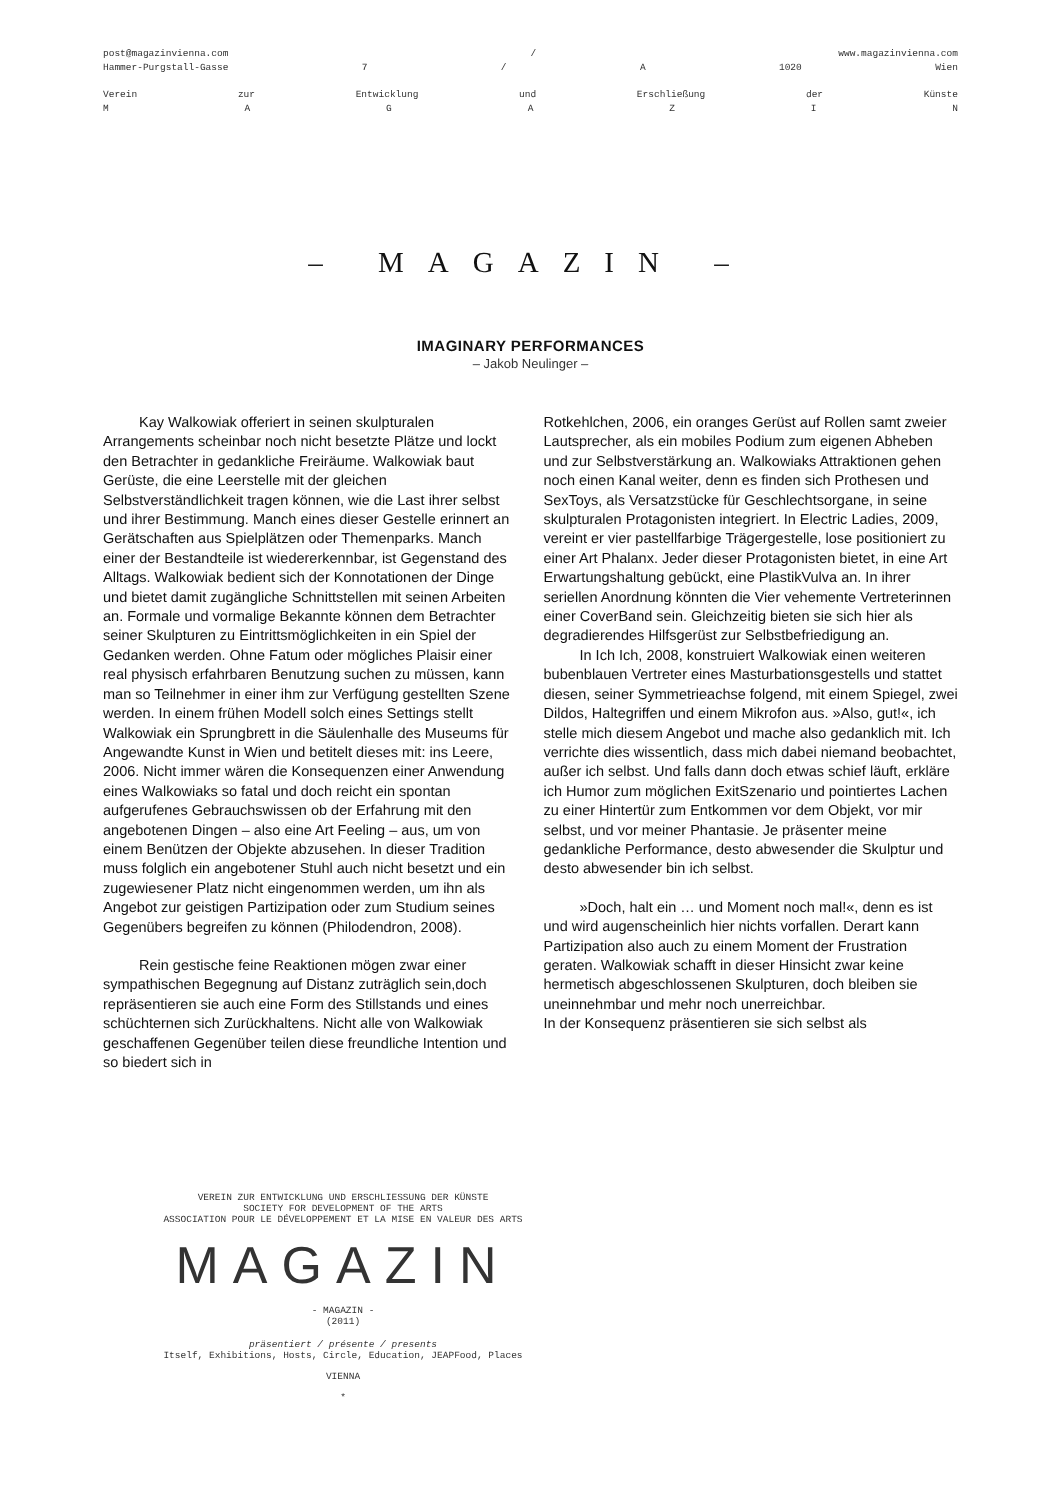post@magazinvienna.com / www.magazinvienna.com
Hammer-Purgstall-Gasse 7 / A 1020 Wien
Verein zur Entwicklung und Erschließung der Künste
MAGAZIN
– MAGAZIN –
IMAGINARY PERFORMANCES
– Jakob Neulinger –
Kay Walkowiak offeriert in seinen skulpturalen Arrangements scheinbar noch nicht besetzte Plätze und lockt den Betrachter in gedankliche Freiräume. Walkowiak baut Gerüste, die eine Leerstelle mit der gleichen Selbstverständlichkeit tragen können, wie die Last ihrer selbst und ihrer Bestimmung. Manch eines dieser Gestelle erinnert an Gerätschaften aus Spielplät­zen oder Themenparks. Manch einer der Bestandteile ist wiedererkennbar, ist Gegenstand des Alltags. Walkowiak bedient sich der Konnotationen der Dinge und bietet damit zugängliche Schnittstellen mit seinen Arbeiten an. Formale und vormalige Bekannte können dem Betrachter seiner Skulpturen zu Eintrittsmöglichkeiten in ein Spiel der Gedanken werden. Ohne Fatum oder mögliches Plaisir einer real physisch erfahrbaren Benutzung suchen zu müssen, kann man so Teilnehmer in einer ihm zur Verfügung gestellten Szene werden. In einem frühen Modell solch eines Settings stellt Walkowiak ein Sprung­brett in die Säulenhalle des Museums für Angewandte Kunst in Wien und betitelt dieses mit: ins Leere, 2006. Nicht immer wären die Konsequenzen einer Anwendung eines Walkowiaks so fatal und doch reicht ein spontan aufgerufenes Gebrauchswissen ob der Erfahrung mit den angebotenen Dingen – also eine Art Feeling – aus, um von einem Benützen der Objekte abzusehen. In dieser Tradition muss folglich ein angebotener Stuhl auch nicht besetzt und ein zugewiesener Platz nicht eingenommen werden, um ihn als Angebot zur geistigen Partizipation oder zum Studium seines Gegenübers begreifen zu können (Philodendron, 2008).
Rein gestische feine Reaktionen mögen zwar einer sympathischen Begegnung auf Distanz zuträglich sein,doch repräsentieren sie auch eine Form des Stillstands und eines schüchternen sich Zurückhaltens. Nicht alle von Walkowiak geschaffenen Gegenüber teilen diese freundliche Intention und so biedert sich in
Rotkehlchen, 2006, ein oranges Gerüst auf Rollen samt zweier
Lautsprecher, als ein mobiles Podium zum eigenen Abheben und zur Selbstverstärkung an. Walkowiaks Attraktionen gehen noch einen Kanal weiter, denn es finden sich Prothesen und SexToys, als Versatzstücke für Geschlechtsorgane, in seine skulpturalen Protagonisten integriert. In Electric Ladies, 2009, vereint er vier pastellfarbige Trägergestelle, lose positioniert zu einer Art Phalanx. Jeder dieser Protagonisten bietet, in eine Art Erwartungshaltung gebückt, eine PlastikVulva an. In ihrer seriellen Anordnung könnten die Vier vehemente Vertreterinnen einer CoverBand sein. Gleichzeitig bieten sie sich hier als degradierendes Hilfsgerüst zur Selbstbefriedigung an.
In Ich Ich, 2008, konstruiert Walkowiak einen weite­ren bubenblauen Vertreter eines Masturbationsgestells und stattet diesen, seiner Symmetrieachse folgend, mit einem Spiegel, zwei Dildos, Haltegriffen und einem Mi­krofon aus. »Also, gut!«, ich stelle mich diesem Angebot und mache also gedanklich mit. Ich verrichte dies wis­sentlich, dass mich dabei niemand beobachtet, außer ich selbst. Und falls dann doch etwas schief läuft, erkläre ich Humor zum möglichen ExitSzenario und pointiertes La­chen zu einer Hintertür zum Entkommen vor dem Objekt, vor mir selbst, und vor meiner Phantasie. Je präsenter meine gedankliche Performance, desto abwesender die Skulptur und desto abwesender bin ich selbst.
»Doch, halt ein … und Moment noch mal!«, denn es ist und wird augenscheinlich hier nichts vorfallen. Derart kann Partizipation also auch zu einem Moment der Frustration geraten. Walkowiak schafft in dieser Hinsicht zwar keine hermetisch abgeschlossenen Skulpturen, doch bleiben sie uneinnehmbar und mehr noch unerreich­bar.
In der Konsequenz präsentieren sie sich selbst als
VEREIN ZUR ENTWICKLUNG UND ERSCHLIESSUNG DER KÜNSTE
SOCIETY FOR DEVELOPMENT OF THE ARTS
ASSOCIATION POUR LE DÉVELOPPEMENT ET LA MISE EN VALEUR DES ARTS
MAGAZIN
- MAGAZIN -
(2011)
präsentiert / présente / presents
Itself, Exhibitions, Hosts, Circle, Education, JEAPFood, Places
VIENNA
*